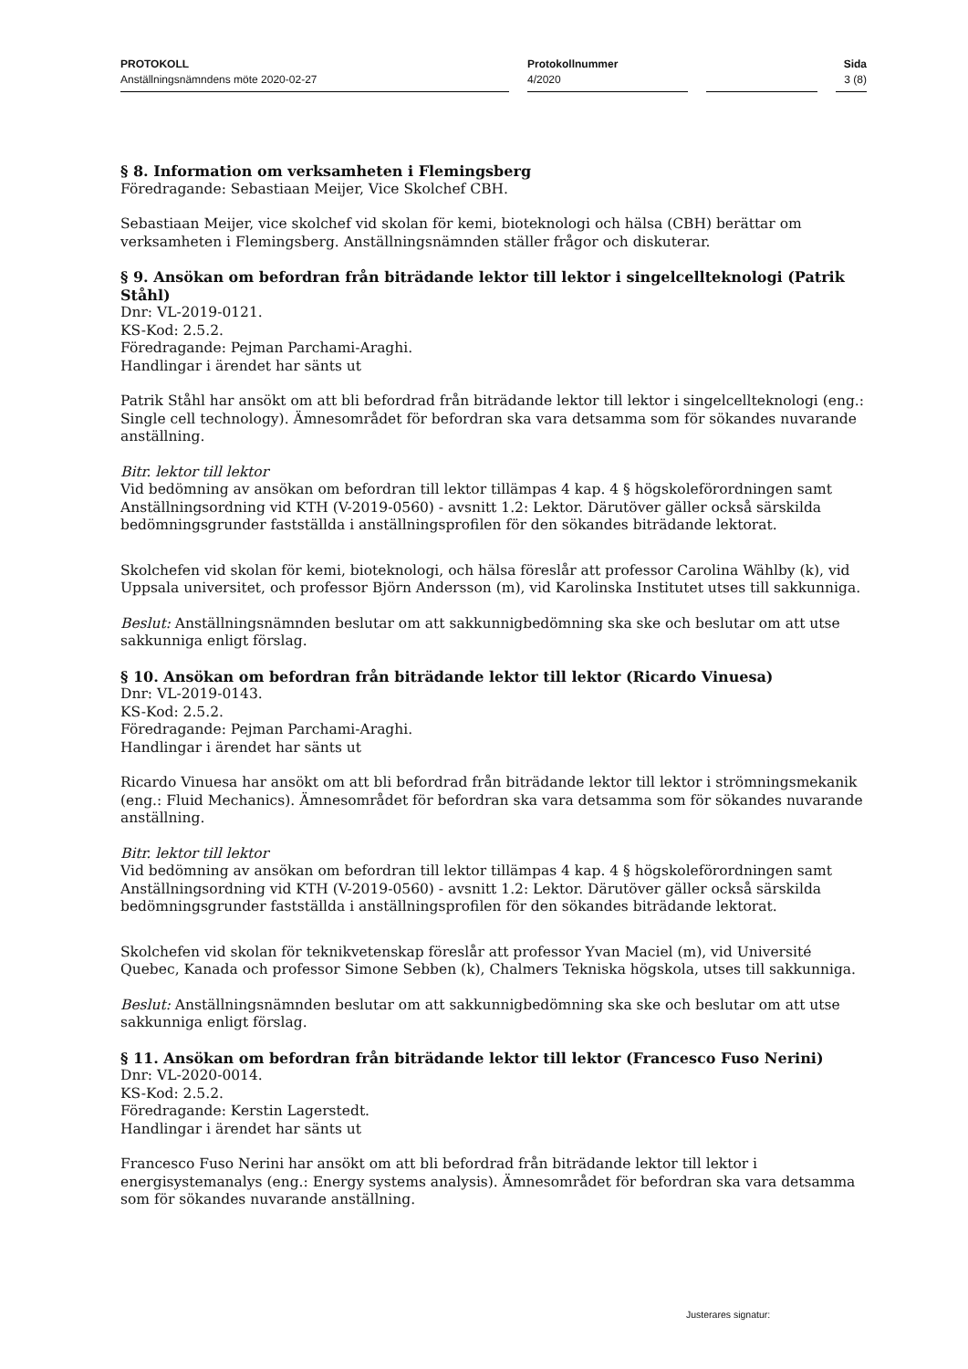PROTOKOLL
Anställningsnämndens möte 2020-02-27
Protokollnummer
4/2020
Sida
3 (8)
§ 8. Information om verksamheten i Flemingsberg
Föredragande: Sebastiaan Meijer, Vice Skolchef CBH.
Sebastiaan Meijer, vice skolchef vid skolan för kemi, bioteknologi och hälsa (CBH) berättar om verksamheten i Flemingsberg. Anställningsnämnden ställer frågor och diskuterar.
§ 9. Ansökan om befordran från biträdande lektor till lektor i singelcellteknologi (Patrik Ståhl)
Dnr: VL-2019-0121.
KS-Kod: 2.5.2.
Föredragande: Pejman Parchami-Araghi.
Handlingar i ärendet har sänts ut
Patrik Ståhl har ansökt om att bli befordrad från biträdande lektor till lektor i singelcellteknologi (eng.: Single cell technology). Ämnesområdet för befordran ska vara detsamma som för sökandes nuvarande anställning.
Bitr. lektor till lektor
Vid bedömning av ansökan om befordran till lektor tillämpas 4 kap. 4 § högskoleförordningen samt Anställningsordning vid KTH (V-2019-0560) - avsnitt 1.2: Lektor. Därutöver gäller också särskilda bedömningsgrunder fastställda i anställningsprofilen för den sökandes biträdande lektorat.
Skolchefen vid skolan för kemi, bioteknologi, och hälsa föreslår att professor Carolina Wählby (k), vid Uppsala universitet, och professor Björn Andersson (m), vid Karolinska Institutet utses till sakkunniga.
Beslut: Anställningsnämnden beslutar om att sakkunnigbedömning ska ske och beslutar om att utse sakkunniga enligt förslag.
§ 10. Ansökan om befordran från biträdande lektor till lektor (Ricardo Vinuesa)
Dnr: VL-2019-0143.
KS-Kod: 2.5.2.
Föredragande: Pejman Parchami-Araghi.
Handlingar i ärendet har sänts ut
Ricardo Vinuesa har ansökt om att bli befordrad från biträdande lektor till lektor i strömningsmekanik (eng.: Fluid Mechanics). Ämnesområdet för befordran ska vara detsamma som för sökandes nuvarande anställning.
Bitr. lektor till lektor
Vid bedömning av ansökan om befordran till lektor tillämpas 4 kap. 4 § högskoleförordningen samt Anställningsordning vid KTH (V-2019-0560) - avsnitt 1.2: Lektor. Därutöver gäller också särskilda bedömningsgrunder fastställda i anställningsprofilen för den sökandes biträdande lektorat.
Skolchefen vid skolan för teknikvetenskap föreslår att professor Yvan Maciel (m), vid Université Quebec, Kanada och professor Simone Sebben (k), Chalmers Tekniska högskola, utses till sakkunniga.
Beslut: Anställningsnämnden beslutar om att sakkunnigbedömning ska ske och beslutar om att utse sakkunniga enligt förslag.
§ 11. Ansökan om befordran från biträdande lektor till lektor (Francesco Fuso Nerini)
Dnr: VL-2020-0014.
KS-Kod: 2.5.2.
Föredragande: Kerstin Lagerstedt.
Handlingar i ärendet har sänts ut
Francesco Fuso Nerini har ansökt om att bli befordrad från biträdande lektor till lektor i energisystemanalys (eng.: Energy systems analysis). Ämnesområdet för befordran ska vara detsamma som för sökandes nuvarande anställning.
Justerares signatur: